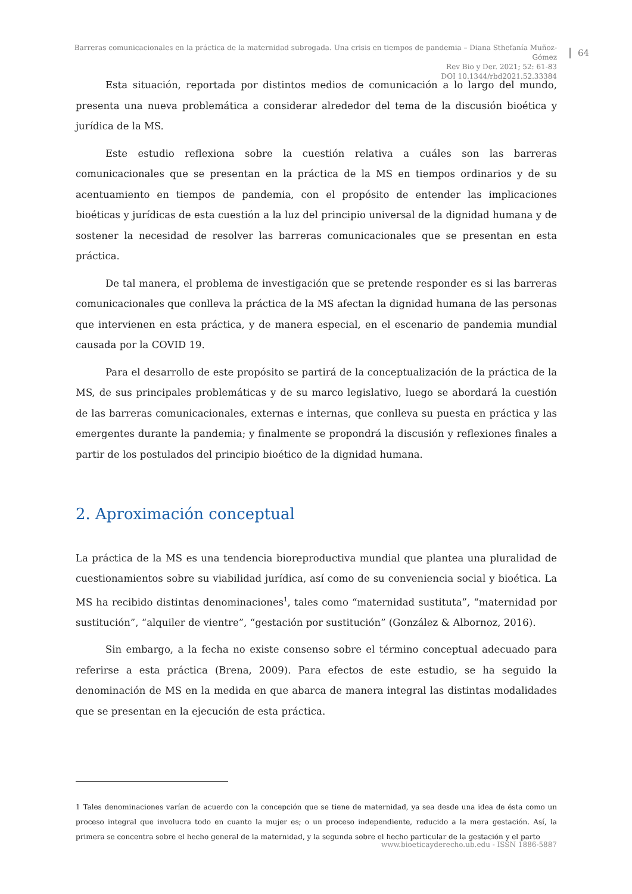Barreras comunicacionales en la práctica de la maternidad subrogada. Una crisis en tiempos de pandemia – Diana Sthefanía Muñoz-Gómez
Rev Bio y Der. 2021; 52: 61-83
DOI 10.1344/rbd2021.52.33384
64
Esta situación, reportada por distintos medios de comunicación a lo largo del mundo, presenta una nueva problemática a considerar alrededor del tema de la discusión bioética y jurídica de la MS.
Este estudio reflexiona sobre la cuestión relativa a cuáles son las barreras comunicacionales que se presentan en la práctica de la MS en tiempos ordinarios y de su acentuamiento en tiempos de pandemia, con el propósito de entender las implicaciones bioéticas y jurídicas de esta cuestión a la luz del principio universal de la dignidad humana y de sostener la necesidad de resolver las barreras comunicacionales que se presentan en esta práctica.
De tal manera, el problema de investigación que se pretende responder es si las barreras comunicacionales que conlleva la práctica de la MS afectan la dignidad humana de las personas que intervienen en esta práctica, y de manera especial, en el escenario de pandemia mundial causada por la COVID 19.
Para el desarrollo de este propósito se partirá de la conceptualización de la práctica de la MS, de sus principales problemáticas y de su marco legislativo, luego se abordará la cuestión de las barreras comunicacionales, externas e internas, que conlleva su puesta en práctica y las emergentes durante la pandemia; y finalmente se propondrá la discusión y reflexiones finales a partir de los postulados del principio bioético de la dignidad humana.
2. Aproximación conceptual
La práctica de la MS es una tendencia bioreproductiva mundial que plantea una pluralidad de cuestionamientos sobre su viabilidad jurídica, así como de su conveniencia social y bioética. La MS ha recibido distintas denominaciones<sup>1</sup>, tales como “maternidad sustituta”, “maternidad por sustitución”, “alquiler de vientre”, “gestación por sustitución” (González & Albornoz, 2016).
Sin embargo, a la fecha no existe consenso sobre el término conceptual adecuado para referirse a esta práctica (Brena, 2009). Para efectos de este estudio, se ha seguido la denominación de MS en la medida en que abarca de manera integral las distintas modalidades que se presentan en la ejecución de esta práctica.
1 Tales denominaciones varían de acuerdo con la concepción que se tiene de maternidad, ya sea desde una idea de ésta como un proceso integral que involucra todo en cuanto la mujer es; o un proceso independiente, reducido a la mera gestación. Así, la primera se concentra sobre el hecho general de la maternidad, y la segunda sobre el hecho particular de la gestación y el parto
www.bioeticayderecho.ub.edu - ISSN 1886-5887